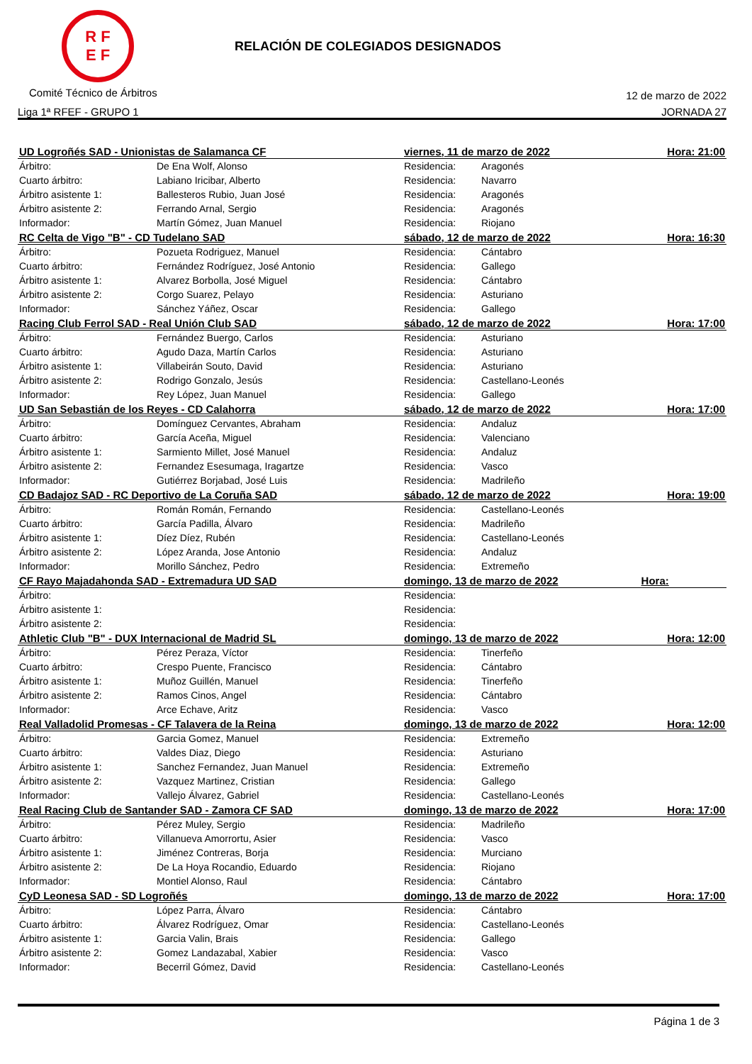R F
E F
RELACIÓN DE COLEGIADOS DESIGNADOS
Comité Técnico de Árbitros 12 de marzo de 2022
Liga 1ª RFEF - GRUPO 1 JORNADA 27
| UD Logroñés SAD - Unionistas de Salamanca CF | | viernes, 11 de marzo de 2022 | | Hora: 21:00 |
| --- | --- | --- | --- | --- |
| Árbitro: | De Ena Wolf, Alonso | Residencia: | Aragonés | |
| Cuarto árbitro: | Labiano Iricibar, Alberto | Residencia: | Navarro | |
| Árbitro asistente 1: | Ballesteros Rubio, Juan José | Residencia: | Aragonés | |
| Árbitro asistente 2: | Ferrando Arnal, Sergio | Residencia: | Aragonés | |
| Informador: | Martín Gómez, Juan Manuel | Residencia: | Riojano | |
| RC Celta de Vigo "B" - CD Tudelano SAD | | sábado, 12 de marzo de 2022 | | Hora: 16:30 |
| Árbitro: | Pozueta Rodriguez, Manuel | Residencia: | Cántabro | |
| Cuarto árbitro: | Fernández Rodríguez, José Antonio | Residencia: | Gallego | |
| Árbitro asistente 1: | Alvarez Borbolla, José Miguel | Residencia: | Cántabro | |
| Árbitro asistente 2: | Corgo Suarez, Pelayo | Residencia: | Asturiano | |
| Informador: | Sánchez Yáñez, Oscar | Residencia: | Gallego | |
| Racing Club Ferrol SAD - Real Unión Club SAD | | sábado, 12 de marzo de 2022 | | Hora: 17:00 |
| Árbitro: | Fernández Buergo, Carlos | Residencia: | Asturiano | |
| Cuarto árbitro: | Agudo Daza, Martín Carlos | Residencia: | Asturiano | |
| Árbitro asistente 1: | Villabeirán Souto, David | Residencia: | Asturiano | |
| Árbitro asistente 2: | Rodrigo Gonzalo, Jesús | Residencia: | Castellano-Leonés | |
| Informador: | Rey López, Juan Manuel | Residencia: | Gallego | |
| UD San Sebastián de los Reyes - CD Calahorra | | sábado, 12 de marzo de 2022 | | Hora: 17:00 |
| Árbitro: | Domínguez Cervantes, Abraham | Residencia: | Andaluz | |
| Cuarto árbitro: | García Aceña, Miguel | Residencia: | Valenciano | |
| Árbitro asistente 1: | Sarmiento Millet, José Manuel | Residencia: | Andaluz | |
| Árbitro asistente 2: | Fernandez Esesumaga, Iragartze | Residencia: | Vasco | |
| Informador: | Gutiérrez Borjabad, José Luis | Residencia: | Madrileño | |
| CD Badajoz SAD - RC Deportivo de La Coruña SAD | | sábado, 12 de marzo de 2022 | | Hora: 19:00 |
| Árbitro: | Román Román, Fernando | Residencia: | Castellano-Leonés | |
| Cuarto árbitro: | García Padilla, Álvaro | Residencia: | Madrileño | |
| Árbitro asistente 1: | Díez Díez, Rubén | Residencia: | Castellano-Leonés | |
| Árbitro asistente 2: | López Aranda, Jose Antonio | Residencia: | Andaluz | |
| Informador: | Morillo Sánchez, Pedro | Residencia: | Extremeño | |
| CF Rayo Majadahonda SAD - Extremadura UD SAD | | domingo, 13 de marzo de 2022 | | Hora: |
| Árbitro: | | Residencia: | | |
| Árbitro asistente 1: | | Residencia: | | |
| Árbitro asistente 2: | | Residencia: | | |
| Athletic Club "B" - DUX Internacional de Madrid SL | | domingo, 13 de marzo de 2022 | | Hora: 12:00 |
| Árbitro: | Pérez Peraza, Víctor | Residencia: | Tinerfeño | |
| Cuarto árbitro: | Crespo Puente, Francisco | Residencia: | Cántabro | |
| Árbitro asistente 1: | Muñoz Guillén, Manuel | Residencia: | Tinerfeño | |
| Árbitro asistente 2: | Ramos Cinos, Angel | Residencia: | Cántabro | |
| Informador: | Arce Echave, Aritz | Residencia: | Vasco | |
| Real Valladolid Promesas - CF Talavera de la Reina | | domingo, 13 de marzo de 2022 | | Hora: 12:00 |
| Árbitro: | Garcia Gomez, Manuel | Residencia: | Extremeño | |
| Cuarto árbitro: | Valdes Diaz, Diego | Residencia: | Asturiano | |
| Árbitro asistente 1: | Sanchez Fernandez, Juan Manuel | Residencia: | Extremeño | |
| Árbitro asistente 2: | Vazquez Martinez, Cristian | Residencia: | Gallego | |
| Informador: | Vallejo Álvarez, Gabriel | Residencia: | Castellano-Leonés | |
| Real Racing Club de Santander SAD - Zamora CF SAD | | domingo, 13 de marzo de 2022 | | Hora: 17:00 |
| Árbitro: | Pérez Muley, Sergio | Residencia: | Madrileño | |
| Cuarto árbitro: | Villanueva Amorrortu, Asier | Residencia: | Vasco | |
| Árbitro asistente 1: | Jiménez Contreras, Borja | Residencia: | Murciano | |
| Árbitro asistente 2: | De La Hoya Rocandio, Eduardo | Residencia: | Riojano | |
| Informador: | Montiel Alonso, Raul | Residencia: | Cántabro | |
| CyD Leonesa SAD - SD Logroñés | | domingo, 13 de marzo de 2022 | | Hora: 17:00 |
| Árbitro: | López Parra, Álvaro | Residencia: | Cántabro | |
| Cuarto árbitro: | Álvarez Rodríguez, Omar | Residencia: | Castellano-Leonés | |
| Árbitro asistente 1: | Garcia Valin, Brais | Residencia: | Gallego | |
| Árbitro asistente 2: | Gomez Landazabal, Xabier | Residencia: | Vasco | |
| Informador: | Becerril Gómez, David | Residencia: | Castellano-Leonés | |
Página 1 de 3